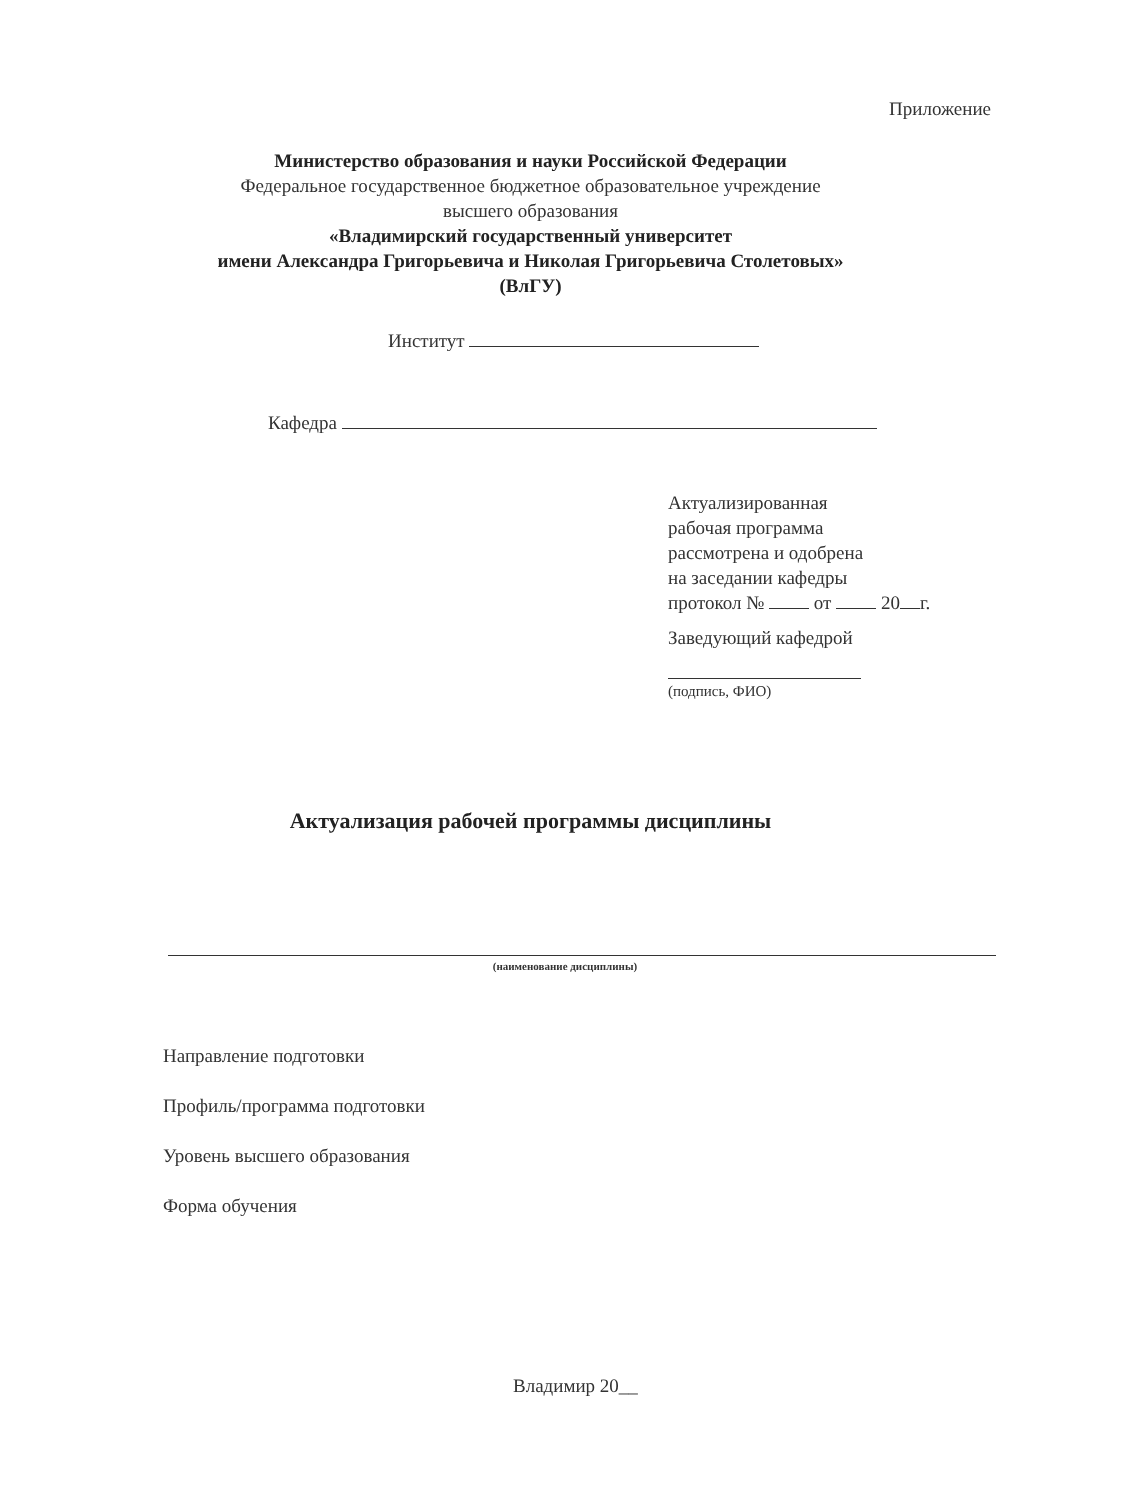Приложение
Министерство образования и науки Российской Федерации
Федеральное государственное бюджетное образовательное учреждение
высшего образования
«Владимирский государственный университет
имени Александра Григорьевича и Николая Григорьевича Столетовых»
(ВлГУ)
Институт
Кафедра
Актуализированная
рабочая программа
рассмотрена и одобрена
на заседании кафедры
протокол № от 20 г.
Заведующий кафедрой
(подпись, ФИО)
Актуализация рабочей программы дисциплины
(наименование дисциплины)
Направление подготовки
Профиль/программа подготовки
Уровень высшего образования
Форма обучения
Владимир 20__